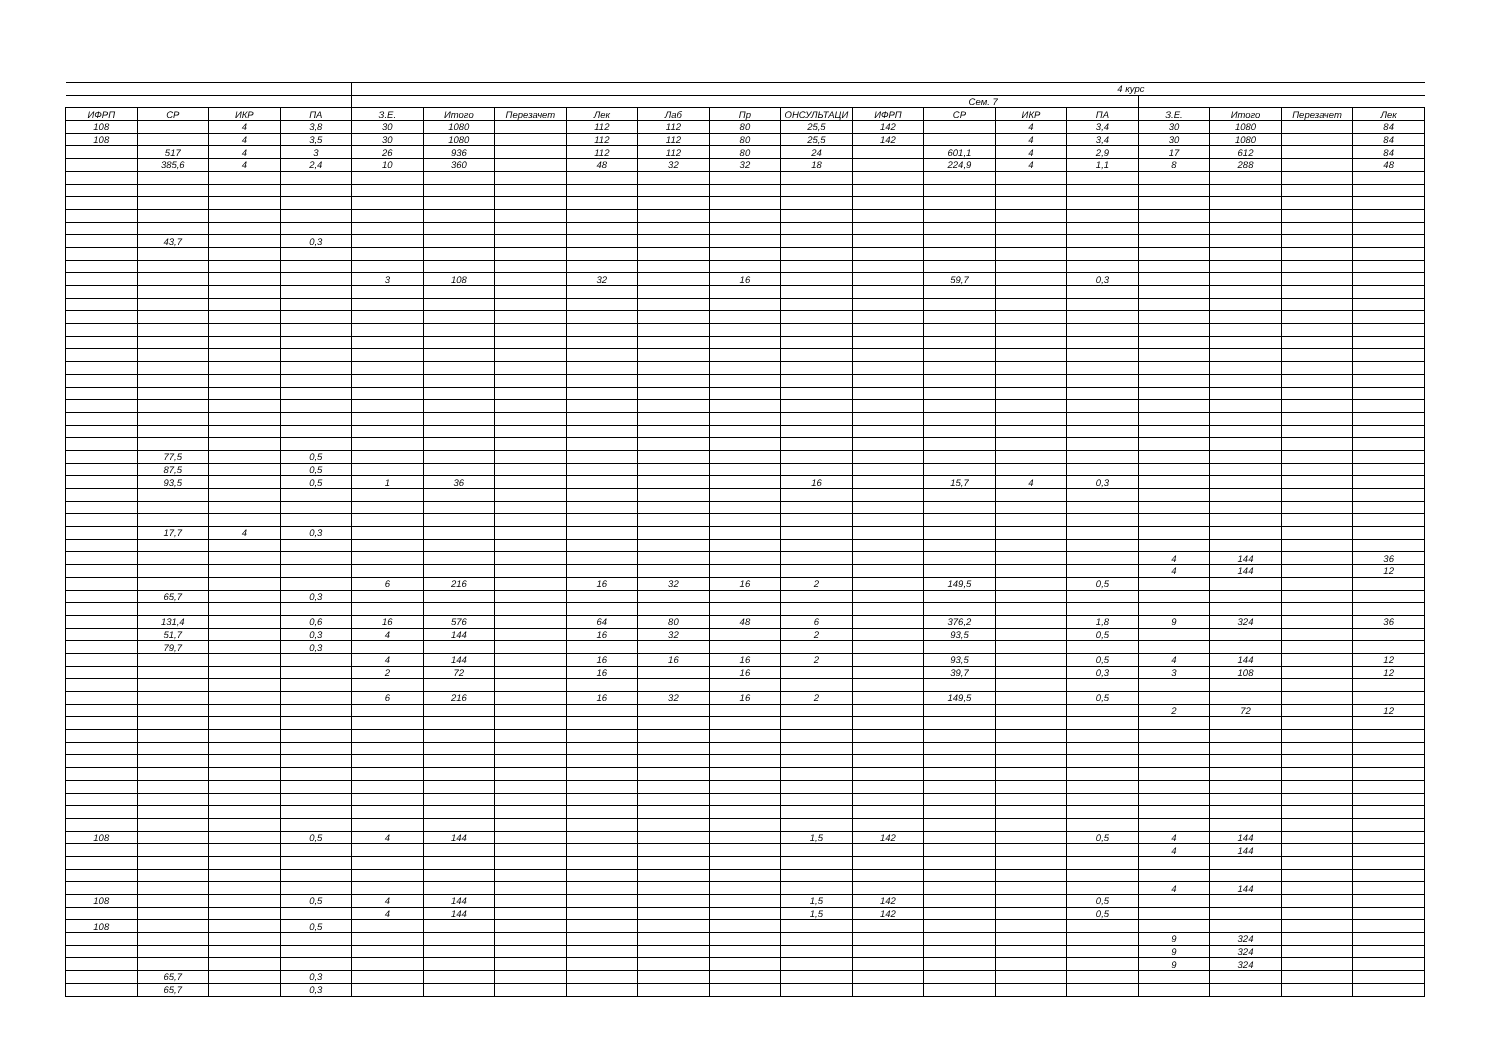| | | | | 4 курс | | | | | | | | | | | | | | |
| | | | | Сем. 7 | | | | | | | | | | | | | | |
| ИФРП | СР | ИКР | ПА | З.Е. | Итого | Перезачет | Лек | Лаб | Пр | ОНСУЛЬТАЦИ | ИФРП | СР | ИКР | ПА | З.Е. | Итого | Перезачет | Лек |
| 108 | | 4 | 3,8 | 30 | 1080 | | 112 | 112 | 80 | 25,5 | 142 | | 4 | 3,4 | 30 | 1080 | | 84 |
| 108 | | 4 | 3,5 | 30 | 1080 | | 112 | 112 | 80 | 25,5 | 142 | | 4 | 3,4 | 30 | 1080 | | 84 |
| | 517 | 4 | 3 | 26 | 936 | | 112 | 112 | 80 | 24 | | 601,1 | 4 | 2,9 | 17 | 612 | | 84 |
| | 385,6 | 4 | 2,4 | 10 | 360 | | 48 | 32 | 32 | 18 | | 224,9 | 4 | 1,1 | 8 | 288 | | 48 |
| | 43,7 | | 0,3 | | | | | | | | | | | | | | | |
| | | | | 3 | 108 | | 32 | | 16 | | | 59,7 | | 0,3 | | | | |
| | 77,5 | | 0,5 | | | | | | | | | | | | | | | |
| | 87,5 | | 0,5 | | | | | | | | | | | | | | | |
| | 93,5 | | 0,5 | 1 | 36 | | | | | 16 | | 15,7 | 4 | 0,3 | | | | |
| | 17,7 | 4 | 0,3 | | | | | | | | | | | | | | | |
| | | | | | | | | | | | | | | | 4 | 144 | | 36 |
| | | | | | | | | | | | | | | | 4 | 144 | | 12 |
| | | | | 6 | 216 | | 16 | 32 | 16 | 2 | | 149,5 | | 0,5 | | | | |
| | 65,7 | | 0,3 | | | | | | | | | | | | | | | |
| | 131,4 | | 0,6 | 16 | 576 | | 64 | 80 | 48 | 6 | | 376,2 | | 1,8 | 9 | 324 | | 36 |
| | 51,7 | | 0,3 | 4 | 144 | | 16 | 32 | | 2 | | 93,5 | | 0,5 | | | | |
| | 79,7 | | 0,3 | | | | | | | | | | | | | | | |
| | | | | 4 | 144 | | 16 | 16 | 16 | 2 | | 93,5 | | 0,5 | 4 | 144 | | 12 |
| | | | | 2 | 72 | | 16 | | 16 | | | 39,7 | | 0,3 | 3 | 108 | | 12 |
| | | | | 6 | 216 | | 16 | 32 | 16 | 2 | | 149,5 | | 0,5 | | | | |
| | | | | | | | | | | | | | | | 2 | 72 | | 12 |
| 108 | | | 0,5 | 4 | 144 | | | | | 1,5 | 142 | | | 0,5 | 4 | 144 | | |
| | | | | | | | | | | | | | | | 4 | 144 | | |
| | | | | | | | | | | | | | | | 4 | 144 | | |
| 108 | | | 0,5 | 4 | 144 | | | | | 1,5 | 142 | | | 0,5 | | | | |
| | | | | 4 | 144 | | | | | 1,5 | 142 | | | 0,5 | | | | |
| 108 | | | 0,5 | | | | | | | | | | | | | | | |
| | | | | | | | | | | | | | | | 9 | 324 | | |
| | | | | | | | | | | | | | | | 9 | 324 | | |
| | | | | | | | | | | | | | | | 9 | 324 | | |
| | 65,7 | | 0,3 | | | | | | | | | | | | | | | |
| | 65,7 | | 0,3 | | | | | | | | | | | | | | | |